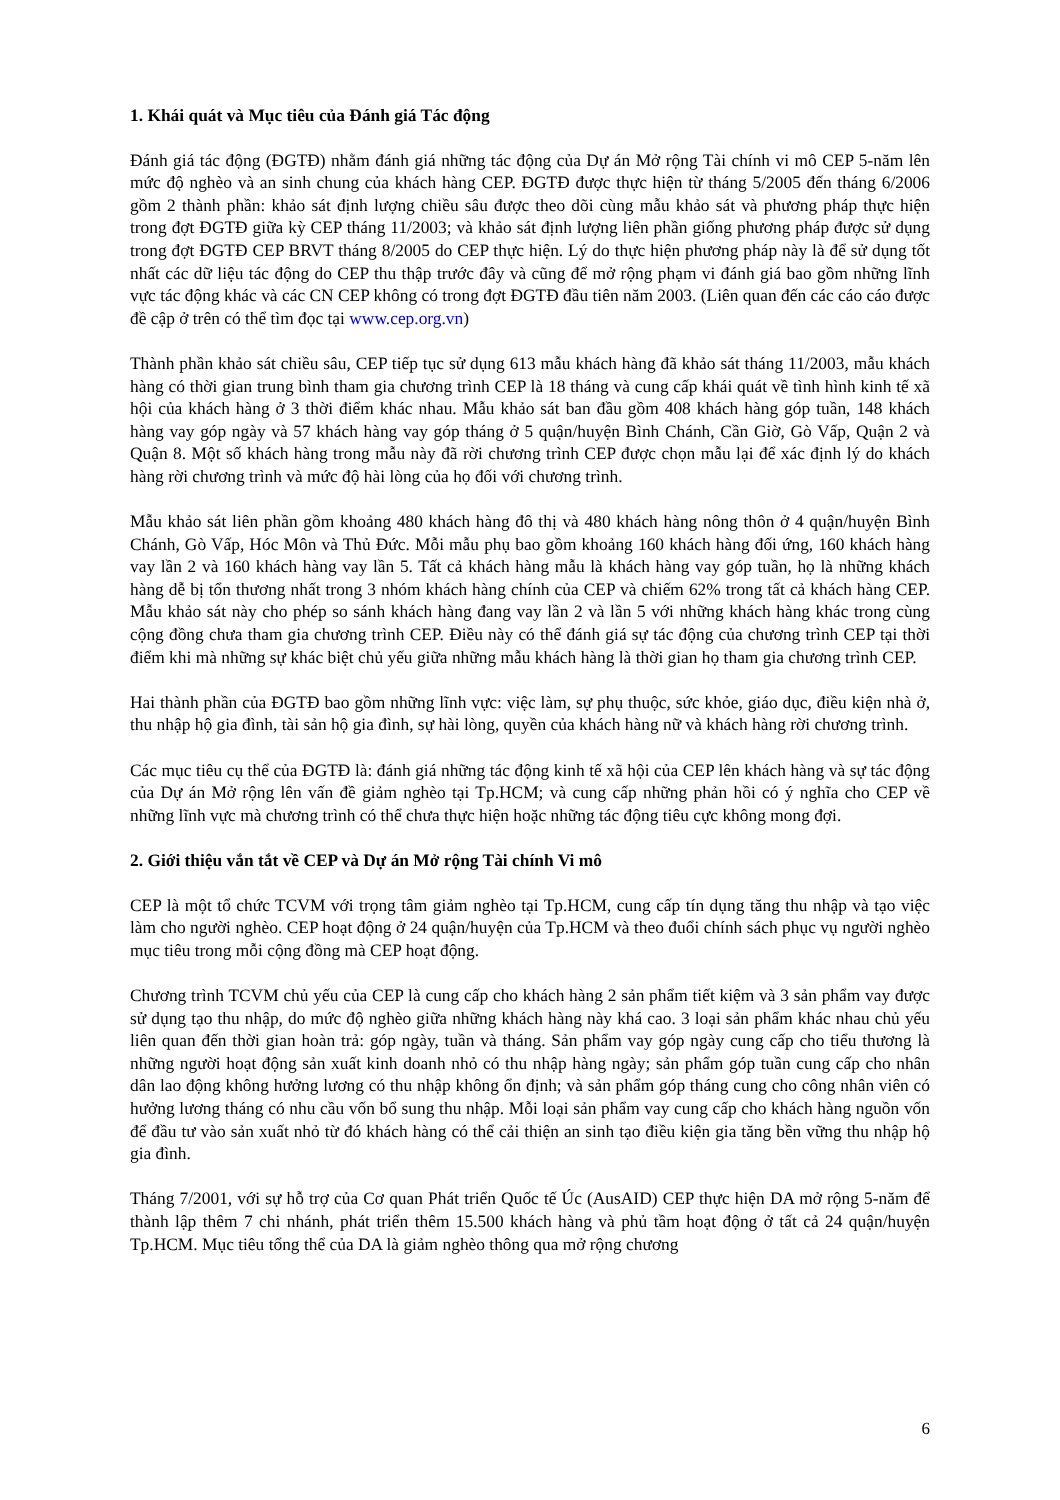1. Khái quát và Mục tiêu của Đánh giá Tác động
Đánh giá tác động (ĐGTĐ) nhằm đánh giá những tác động của Dự án Mở rộng Tài chính vi mô CEP 5-năm lên mức độ nghèo và an sinh chung của khách hàng CEP. ĐGTĐ được thực hiện từ tháng 5/2005 đến tháng 6/2006 gồm 2 thành phần: khảo sát định lượng chiều sâu được theo dõi cùng mẫu khảo sát và phương pháp thực hiện trong đợt ĐGTĐ giữa kỳ CEP tháng 11/2003; và khảo sát định lượng liên phần giống phương pháp được sử dụng trong đợt ĐGTĐ CEP BRVT tháng 8/2005 do CEP thực hiện. Lý do thực hiện phương pháp này là để sử dụng tốt nhất các dữ liệu tác động do CEP thu thập trước đây và cũng để mở rộng phạm vi đánh giá bao gồm những lĩnh vực tác động khác và các CN CEP không có trong đợt ĐGTĐ đầu tiên năm 2003. (Liên quan đến các cáo cáo được đề cập ở trên có thể tìm đọc tại www.cep.org.vn)
Thành phần khảo sát chiều sâu, CEP tiếp tục sử dụng 613 mẫu khách hàng đã khảo sát tháng 11/2003, mẫu khách hàng có thời gian trung bình tham gia chương trình CEP là 18 tháng và cung cấp khái quát về tình hình kinh tế xã hội của khách hàng ở 3 thời điểm khác nhau. Mẫu khảo sát ban đầu gồm 408 khách hàng góp tuần, 148 khách hàng vay góp ngày và 57 khách hàng vay góp tháng ở 5 quận/huyện Bình Chánh, Cần Giờ, Gò Vấp, Quận 2 và Quận 8. Một số khách hàng trong mẫu này đã rời chương trình CEP được chọn mẫu lại để xác định lý do khách hàng rời chương trình và mức độ hài lòng của họ đối với chương trình.
Mẫu khảo sát liên phần gồm khoảng 480 khách hàng đô thị và 480 khách hàng nông thôn ở 4 quận/huyện Bình Chánh, Gò Vấp, Hóc Môn và Thủ Đức. Mỗi mẫu phụ bao gồm khoảng 160 khách hàng đối ứng, 160 khách hàng vay lần 2 và 160 khách hàng vay lần 5. Tất cả khách hàng mẫu là khách hàng vay góp tuần, họ là những khách hàng dễ bị tổn thương nhất trong 3 nhóm khách hàng chính của CEP và chiếm 62% trong tất cả khách hàng CEP. Mẫu khảo sát này cho phép so sánh khách hàng đang vay lần 2 và lần 5 với những khách hàng khác trong cùng cộng đồng chưa tham gia chương trình CEP. Điều này có thể đánh giá sự tác động của chương trình CEP tại thời điểm khi mà những sự khác biệt chủ yếu giữa những mẫu khách hàng là thời gian họ tham gia chương trình CEP.
Hai thành phần của ĐGTĐ bao gồm những lĩnh vực: việc làm, sự phụ thuộc, sức khỏe, giáo dục, điều kiện nhà ở, thu nhập hộ gia đình, tài sản hộ gia đình, sự hài lòng, quyền của khách hàng nữ và khách hàng rời chương trình.
Các mục tiêu cụ thể của ĐGTĐ là: đánh giá những tác động kinh tế xã hội của CEP lên khách hàng và sự tác động của Dự án Mở rộng lên vấn đề giảm nghèo tại Tp.HCM; và cung cấp những phản hồi có ý nghĩa cho CEP về những lĩnh vực mà chương trình có thể chưa thực hiện hoặc những tác động tiêu cực không mong đợi.
2. Giới thiệu vắn tắt về CEP và Dự án Mở rộng Tài chính Vi mô
CEP là một tổ chức TCVM với trọng tâm giảm nghèo tại Tp.HCM, cung cấp tín dụng tăng thu nhập và tạo việc làm cho người nghèo. CEP hoạt động ở 24 quận/huyện của Tp.HCM và theo đuổi chính sách phục vụ người nghèo mục tiêu trong mỗi cộng đồng mà CEP hoạt động.
Chương trình TCVM chủ yếu của CEP là cung cấp cho khách hàng 2 sản phẩm tiết kiệm và 3 sản phẩm vay được sử dụng tạo thu nhập, do mức độ nghèo giữa những khách hàng này khá cao. 3 loại sản phẩm khác nhau chủ yếu liên quan đến thời gian hoàn trả: góp ngày, tuần và tháng. Sản phẩm vay góp ngày cung cấp cho tiểu thương là những người hoạt động sản xuất kinh doanh nhỏ có thu nhập hàng ngày; sản phẩm góp tuần cung cấp cho nhân dân lao động không hưởng lương có thu nhập không ổn định; và sản phẩm góp tháng cung cho công nhân viên có hưởng lương tháng có nhu cầu vốn bổ sung thu nhập. Mỗi loại sản phẩm vay cung cấp cho khách hàng nguồn vốn để đầu tư vào sản xuất nhỏ từ đó khách hàng có thể cải thiện an sinh tạo điều kiện gia tăng bền vững thu nhập hộ gia đình.
Tháng 7/2001, với sự hỗ trợ của Cơ quan Phát triển Quốc tế Úc (AusAID) CEP thực hiện DA mở rộng 5-năm để thành lập thêm 7 chi nhánh, phát triển thêm 15.500 khách hàng và phủ tầm hoạt động ở tất cả 24 quận/huyện Tp.HCM. Mục tiêu tổng thể của DA là giảm nghèo thông qua mở rộng chương
6